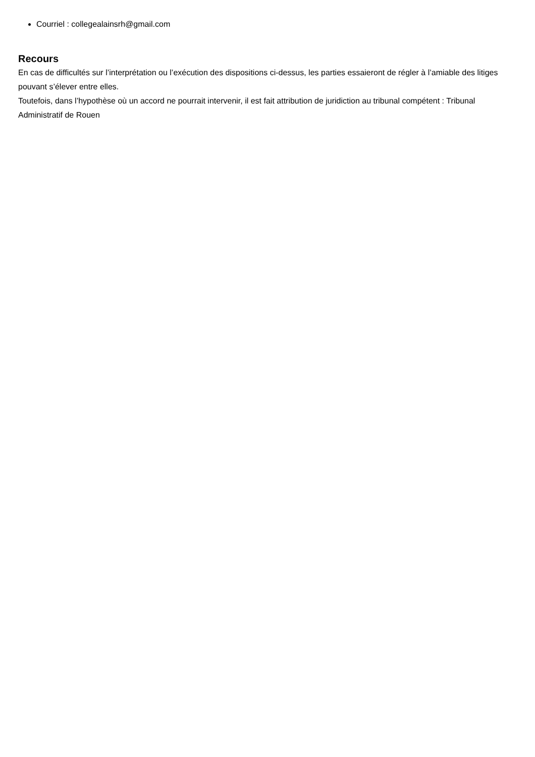Courriel : collegealainsrh@gmail.com
Recours
En cas de difficultés sur l’interprétation ou l’exécution des dispositions ci-dessus, les parties essaieront de régler à l’amiable des litiges pouvant s’élever entre elles.
Toutefois, dans l’hypothèse où un accord ne pourrait intervenir, il est fait attribution de juridiction au tribunal compétent : Tribunal Administratif de Rouen